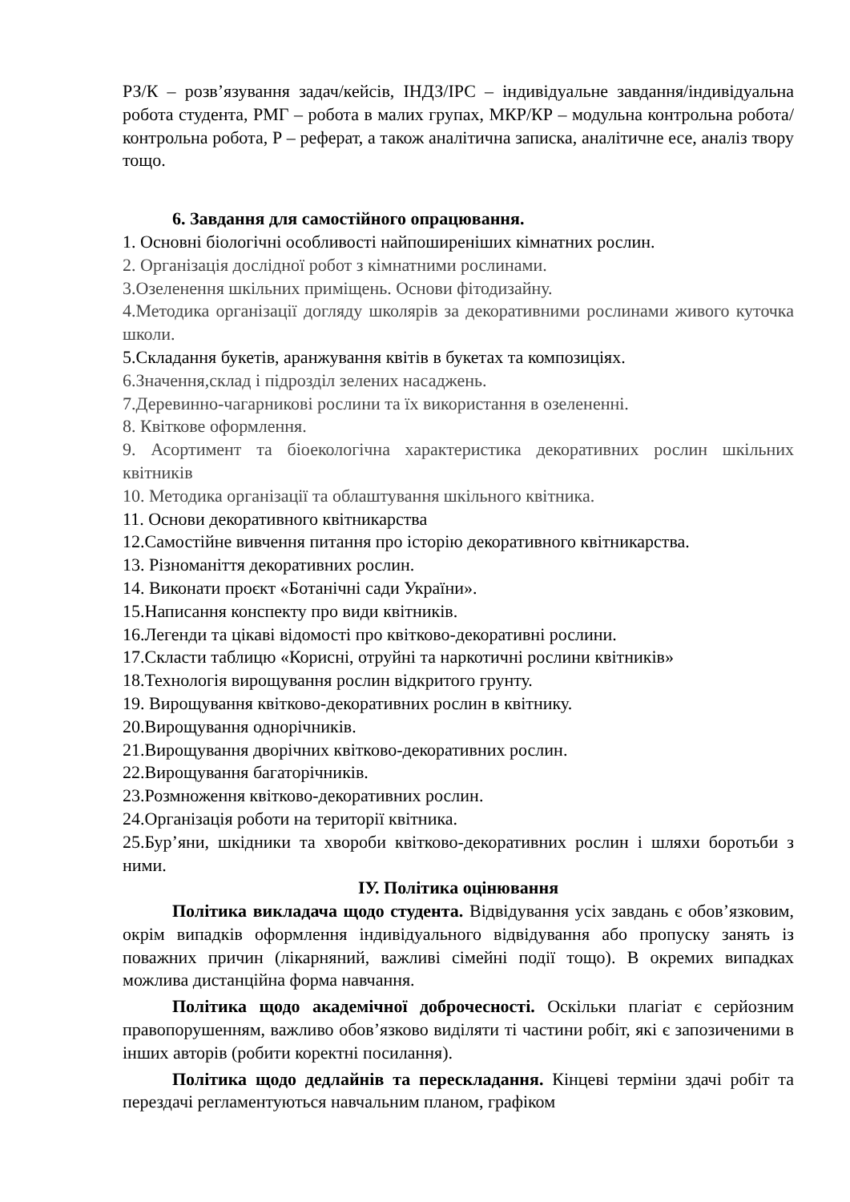РЗ/К – розв’язування задач/кейсів, ІНДЗ/ІРС – індивідуальне завдання/індивідуальна робота студента, РМГ – робота в малих групах, МКР/КР – модульна контрольна робота/контрольна робота, Р – реферат, а також аналітична записка, аналітичне есе, аналіз твору тощо.
6. Завдання для самостійного опрацювання.
1. Основні біологічні особливості найпоширеніших кімнатних рослин.
2. Організація дослідної робот з кімнатними рослинами.
3.Озеленення шкільних приміщень. Основи фітодизайну.
4.Методика організації догляду школярів за декоративними рослинами живого куточка школи.
5.Складання букетів, аранжування квітів в букетах та композиціях.
6.Значення,склад і підрозділ зелених насаджень.
7.Деревинно-чагарникові рослини та їх використання в озелененні.
8. Квіткове оформлення.
9. Асортимент та біоекологічна характеристика декоративних рослин шкільних квітників
10. Методика організації та облаштування шкільного квітника.
11. Основи декоративного квітникарства
12.Самостійне вивчення питання про історію декоративного квітникарства.
13. Різноманіття декоративних рослин.
14. Виконати проєкт «Ботанічні сади України».
15.Написання конспекту про види квітників.
16.Легенди та цікаві відомості про квітково-декоративні рослини.
17.Скласти таблицю «Корисні, отруйні та наркотичні рослини квітників»
18.Технологія вирощування рослин відкритого грунту.
19. Вирощування квітково-декоративних рослин в квітнику.
20.Вирощування однорічників.
21.Вирощування дворічних квітково-декоративних рослин.
22.Вирощування багаторічників.
23.Розмноження квітково-декоративних рослин.
24.Організація роботи на території квітника.
25.Бур’яни, шкідники та хвороби квітково-декоративних рослин і шляхи боротьби з ними.
ІУ. Політика оцінювання
Політика викладача щодо студента. Відвідування усіх завдань є обов’язковим, окрім випадків оформлення індивідуального відвідування або пропуску занять із поважних причин (лікарняний, важливі сімейні події тощо). В окремих випадках можлива дистанційна форма навчання.
Політика щодо академічної доброчесності. Оскільки плагіат є серйозним правопорушенням, важливо обов’язково виділяти ті частини робіт, які є запозиченими в інших авторів (робити коректні посилання).
Політика щодо дедлайнів та перескладання. Кінцеві терміни здачі робіт та перездачі регламентуються навчальним планом, графіком